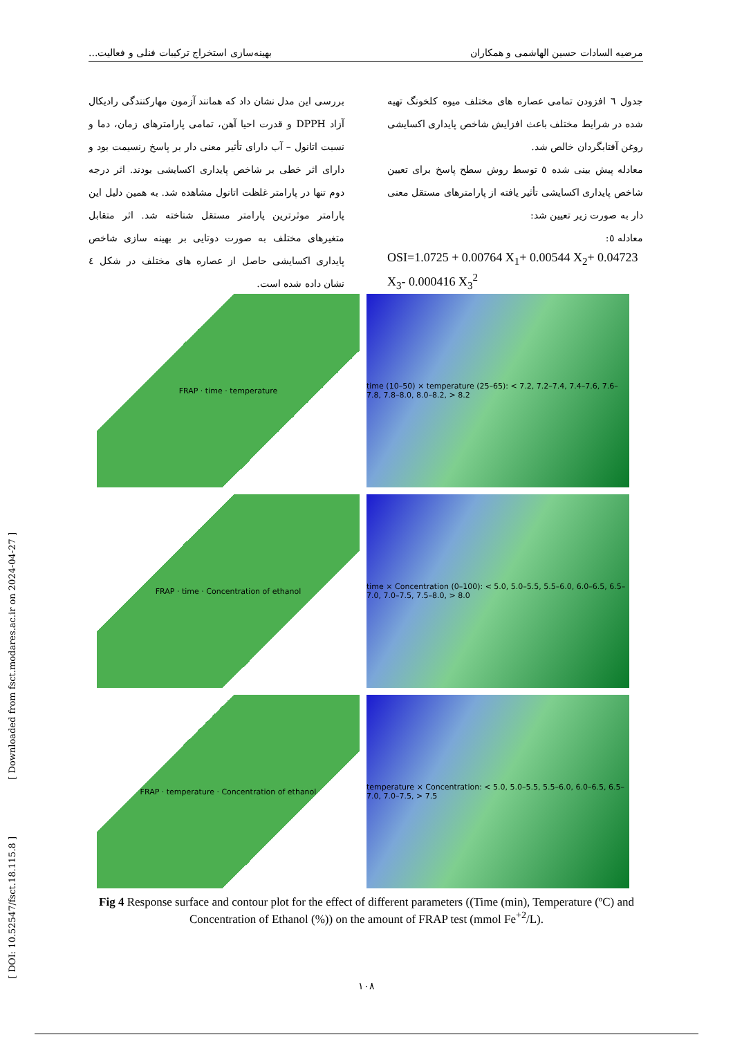مرضیه السادات حسین الهاشمی و همکاران بهینه‌سازی استخراج ترکیبات فنلی و فعالیت...
جدول ٦ افزودن تمامی عصاره های مختلف میوه کلخونگ تهیه شده در شرایط مختلف باعث افزایش شاخص پایداری اکسایشی روغن آفتابگردان خالص شد.
معادله پیش بینی شده ٥ توسط روش سطح پاسخ برای تعیین شاخص پایداری اکسایشی تأثیر یافته از پارامترهای مستقل معنی دار به صورت زیر تعیین شد:
معادله ٥:
OSI=1.0725 + 0.00764 X<sub>1</sub>+ 0.00544 X<sub>2</sub>+ 0.04723 X<sub>3</sub>- 0.000416 X<sub>3</sub><sup>2</sup>
بررسی این مدل نشان داد که همانند آزمون مهارکنندگی رادیکال آزاد DPPH و قدرت احیا آهن، تمامی پارامترهای زمان، دما و نسبت اتانول – آب دارای تأثیر معنی دار بر پاسخ رنسیمت بود و دارای اثر خطی بر شاخص پایداری اکسایشی بودند. اثر درجه دوم تنها در پارامتر غلظت اتانول مشاهده شد. به همین دلیل این پارامتر موثرترین پارامتر مستقل شناخته شد. اثر متقابل متغیرهای مختلف به صورت دوتایی بر بهینه سازی شاخص پایداری اکسایشی حاصل از عصاره های مختلف در شکل ٤ نشان داده شده است.
FRAP · time · temperature
time (10–50) × temperature (25–65): < 7.2, 7.2–7.4, 7.4–7.6, 7.6–7.8, 7.8–8.0, 8.0–8.2, > 8.2
FRAP · time · Concentration of ethanol
time × Concentration (0–100): < 5.0, 5.0–5.5, 5.5–6.0, 6.0–6.5, 6.5–7.0, 7.0–7.5, 7.5–8.0, > 8.0
FRAP · temperature · Concentration of ethanol
temperature × Concentration: < 5.0, 5.0–5.5, 5.5–6.0, 6.0–6.5, 6.5–7.0, 7.0–7.5, > 7.5
Fig 4 Response surface and contour plot for the effect of different parameters ((Time (min), Temperature (ºC) and Concentration of Ethanol (%)) on the amount of FRAP test (mmol Fe<sup>+2</sup>/L).
١٠٨
[ Downloaded from fsct.modares.ac.ir on 2024-04-27 ]
[ DOI: 10.52547/fsct.18.115.8 ]